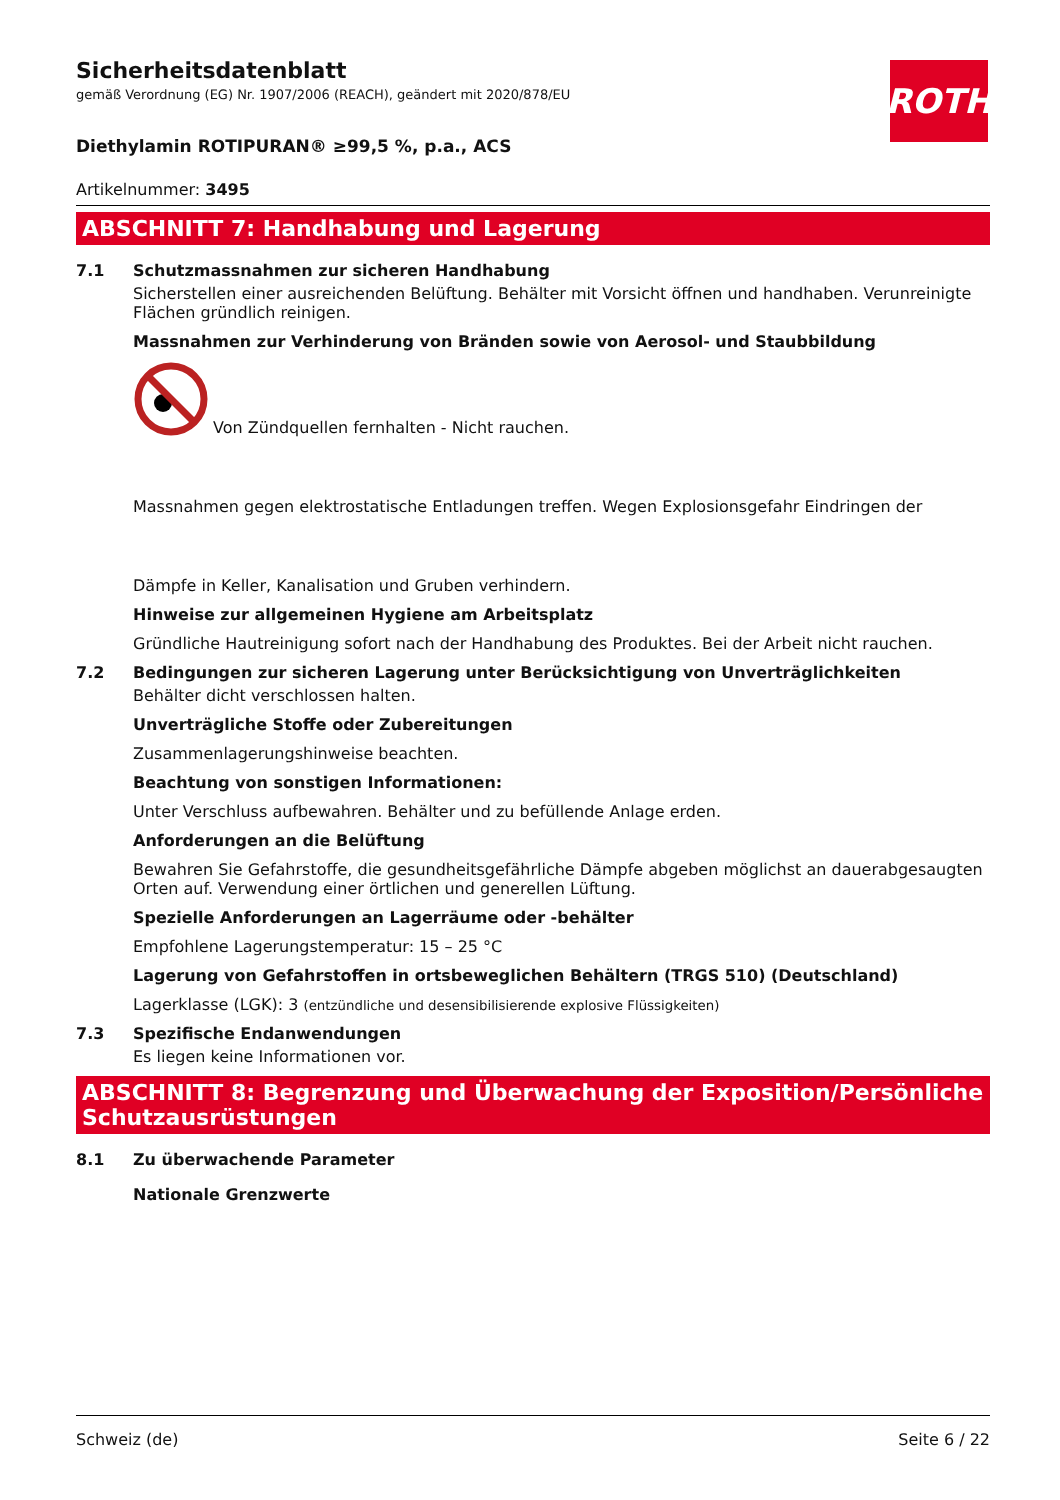ROTH
Sicherheitsdatenblatt
gemäß Verordnung (EG) Nr. 1907/2006 (REACH), geändert mit 2020/878/EU
Diethylamin ROTIPURAN® ≥99,5 %, p.a., ACS
Artikelnummer: 3495
ABSCHNITT 7: Handhabung und Lagerung
7.1 Schutzmassnahmen zur sicheren Handhabung
Sicherstellen einer ausreichenden Belüftung. Behälter mit Vorsicht öffnen und handhaben. Verunreinigte Flächen gründlich reinigen.
Massnahmen zur Verhinderung von Bränden sowie von Aerosol- und Staubbildung
Von Zündquellen fernhalten - Nicht rauchen.
Massnahmen gegen elektrostatische Entladungen treffen. Wegen Explosionsgefahr Eindringen der
Dämpfe in Keller, Kanalisation und Gruben verhindern.
Hinweise zur allgemeinen Hygiene am Arbeitsplatz
Gründliche Hautreinigung sofort nach der Handhabung des Produktes. Bei der Arbeit nicht rauchen.
7.2 Bedingungen zur sicheren Lagerung unter Berücksichtigung von Unverträglichkeiten
Behälter dicht verschlossen halten.
Unverträgliche Stoffe oder Zubereitungen
Zusammenlagerungshinweise beachten.
Beachtung von sonstigen Informationen:
Unter Verschluss aufbewahren. Behälter und zu befüllende Anlage erden.
Anforderungen an die Belüftung
Bewahren Sie Gefahrstoffe, die gesundheitsgefährliche Dämpfe abgeben möglichst an dauerabgesaugten Orten auf. Verwendung einer örtlichen und generellen Lüftung.
Spezielle Anforderungen an Lagerräume oder -behälter
Empfohlene Lagerungstemperatur: 15 – 25 °C
Lagerung von Gefahrstoffen in ortsbeweglichen Behältern (TRGS 510) (Deutschland)
Lagerklasse (LGK): 3 (entzündliche und desensibilisierende explosive Flüssigkeiten)
7.3 Spezifische Endanwendungen
Es liegen keine Informationen vor.
ABSCHNITT 8: Begrenzung und Überwachung der Exposition/Persönliche Schutzausrüstungen
8.1 Zu überwachende Parameter
Nationale Grenzwerte
Schweiz (de) Seite 6 / 22